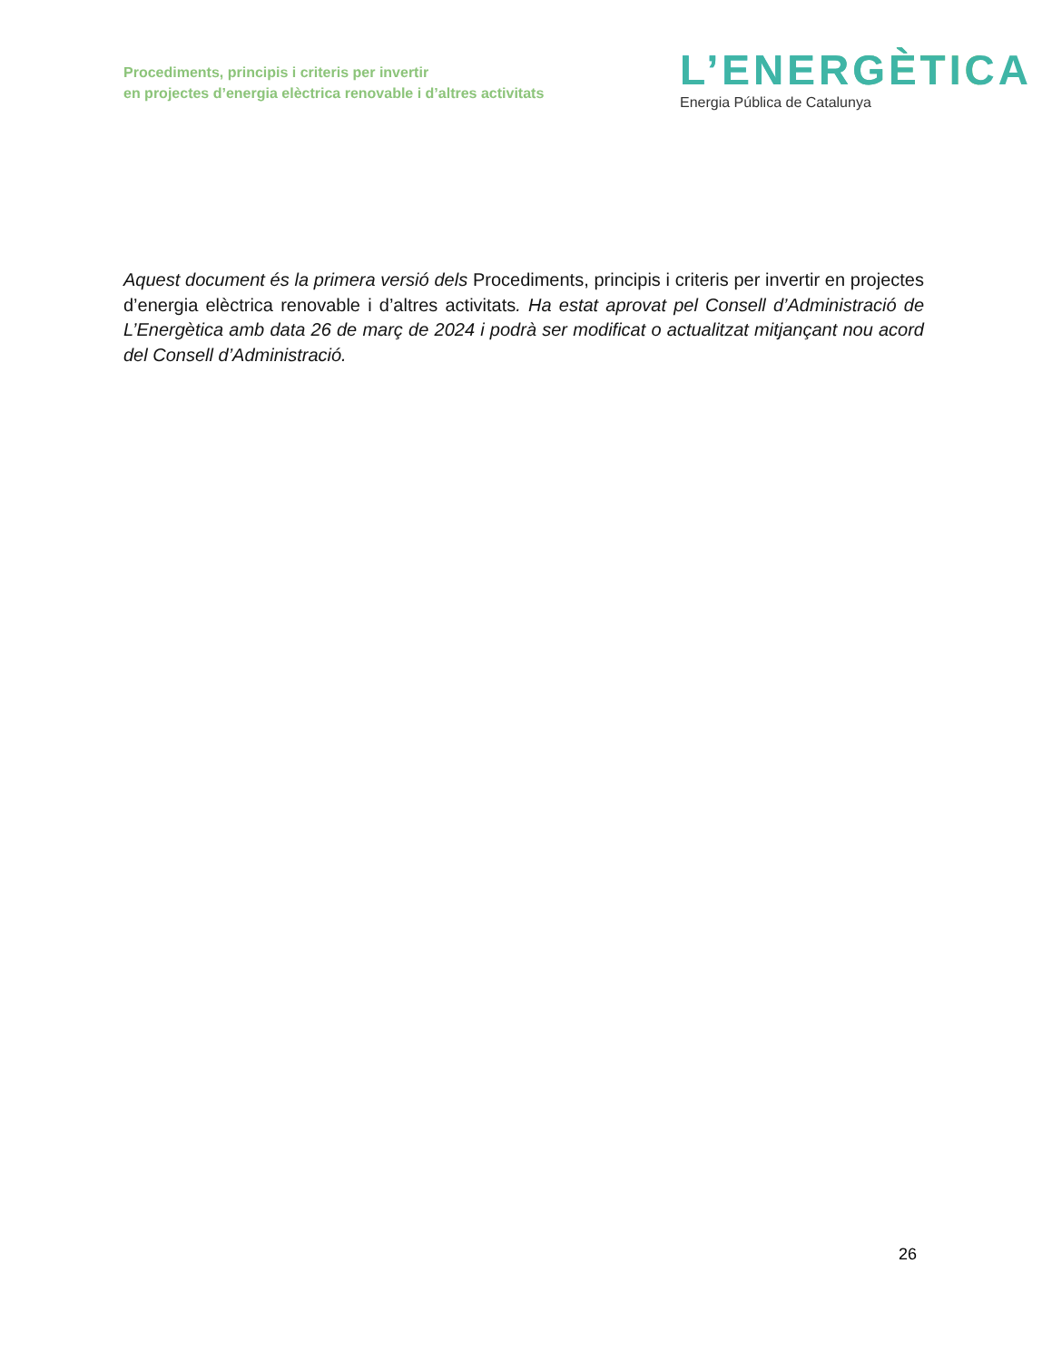Procediments, principis i criteris per invertir
en projectes d’energia elèctrica renovable i d’altres activitats
L’ENERGÈTICA
Energia Pública de Catalunya
Aquest document és la primera versió dels Procediments, principis i criteris per invertir en projectes d’energia elèctrica renovable i d’altres activitats. Ha estat aprovat pel Consell d’Administració de L’Energètica amb data 26 de març de 2024 i podrà ser modificat o actualitzat mitjançant nou acord del Consell d’Administració.
26